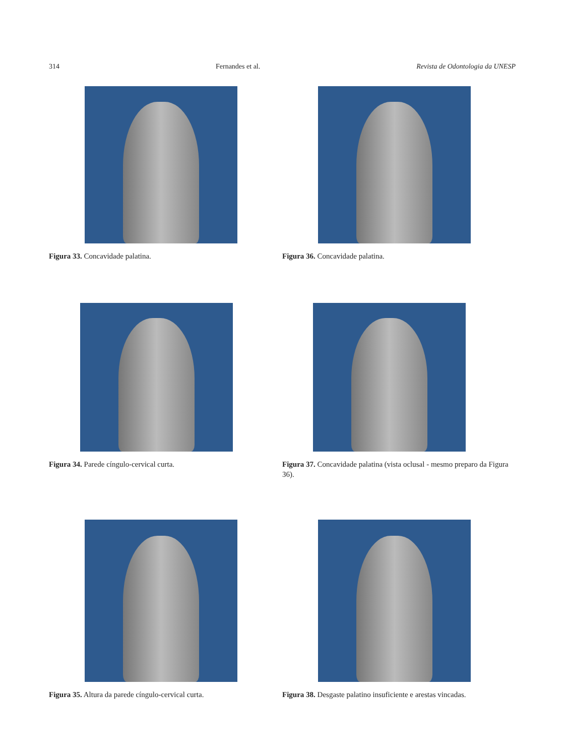314 Fernandes et al. Revista de Odontologia da UNESP
Figura 33. Concavidade palatina.
Figura 36. Concavidade palatina.
Figura 34. Parede cíngulo-cervical curta.
Figura 37. Concavidade palatina (vista oclusal - mesmo preparo da Figura 36).
Figura 35. Altura da parede cíngulo-cervical curta.
Figura 38. Desgaste palatino insuficiente e arestas vincadas.